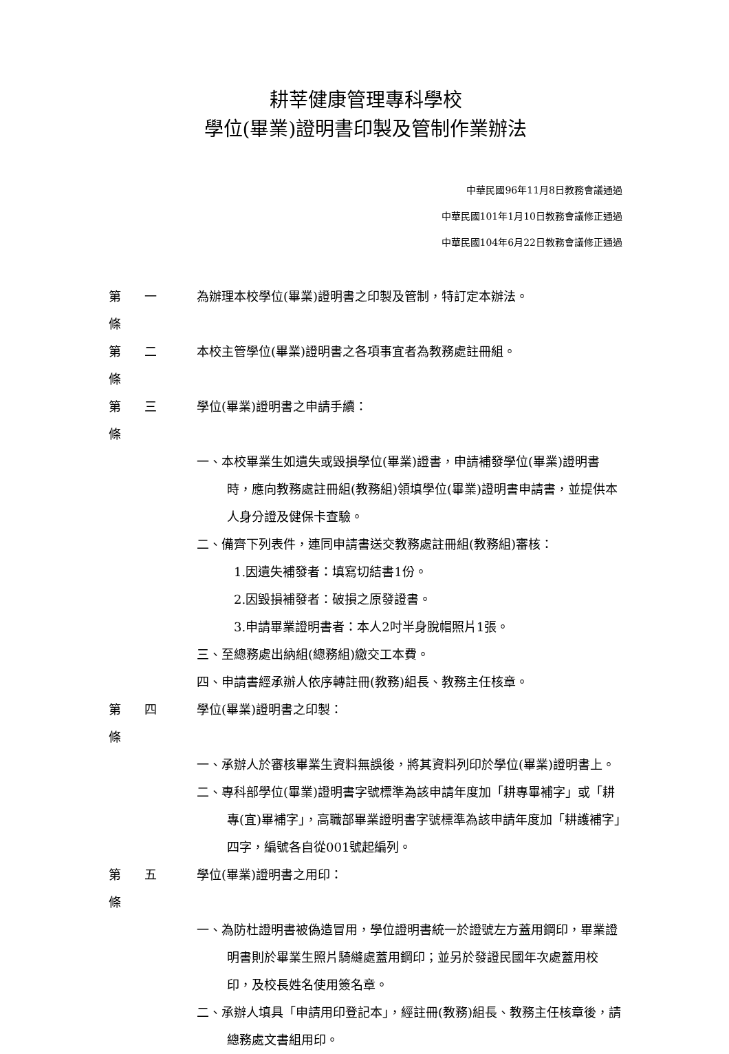耕莘健康管理專科學校
學位(畢業)證明書印製及管制作業辦法
中華民國96年11月8日教務會議通過
中華民國101年1月10日教務會議修正通過
中華民國104年6月22日教務會議修正通過
第 一 條
為辦理本校學位(畢業)證明書之印製及管制，特訂定本辦法。
第 二 條
本校主管學位(畢業)證明書之各項事宜者為教務處註冊組。
第 三 條
學位(畢業)證明書之申請手續：
一、本校畢業生如遺失或毀損學位(畢業)證書，申請補發學位(畢業)證明書時，應向教務處註冊組(教務組)領填學位(畢業)證明書申請書，並提供本人身分證及健保卡查驗。
二、備齊下列表件，連同申請書送交教務處註冊組(教務組)審核：
1.因遺失補發者：填寫切結書1份。
2.因毀損補發者：破損之原發證書。
3.申請畢業證明書者：本人2吋半身脫帽照片1張。
三、至總務處出納組(總務組)繳交工本費。
四、申請書經承辦人依序轉註冊(教務)組長、教務主任核章。
第 四 條
學位(畢業)證明書之印製：
一、承辦人於審核畢業生資料無誤後，將其資料列印於學位(畢業)證明書上。
二、專科部學位(畢業)證明書字號標準為該申請年度加「耕專畢補字」或「耕專(宜)畢補字」，高職部畢業證明書字號標準為該申請年度加「耕護補字」四字，編號各自從001號起編列。
第 五 條
學位(畢業)證明書之用印：
一、為防杜證明書被偽造冒用，學位證明書統一於證號左方蓋用鋼印，畢業證明書則於畢業生照片騎縫處蓋用鋼印；並另於發證民國年次處蓋用校印，及校長姓名使用簽名章。
二、承辦人填具「申請用印登記本」，經註冊(教務)組長、教務主任核章後，請總務處文書組用印。